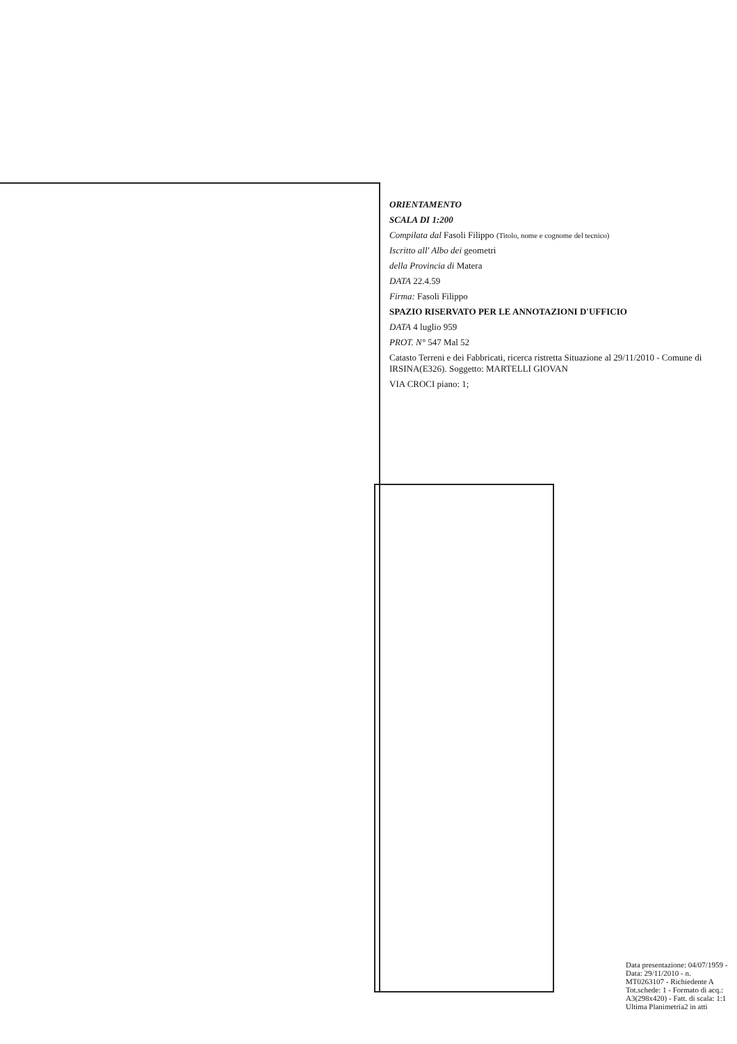ORIENTAMENTO
SCALA DI 1:200
Compilata dal Fasoli Filippo (Titolo, nome e cognome del tecnico)
Iscritto all' Albo dei geometri
della Provincia di Matera
DATA 22.4.59
Firma: Fasoli Filippo
SPAZIO RISERVATO PER LE ANNOTAZIONI D'UFFICIO
DATA 4 luglio 959
PROT. N° 547 Mal 52
Catasto Terreni e dei Fabbricati, ricerca ristretta Situazione al 29/11/2010 - Comune di IRSINA(E326). Soggetto: MARTELLI GIOVAN
VIA CROCI piano: 1;
Data presentazione: 04/07/1959 - Data: 29/11/2010 - n. MT0263107 - Richiedente A
Tot.schede: 1 - Formato di acq.: A3(298x420) - Fatt. di scala: 1:1
Ultima Planimetria2 in atti